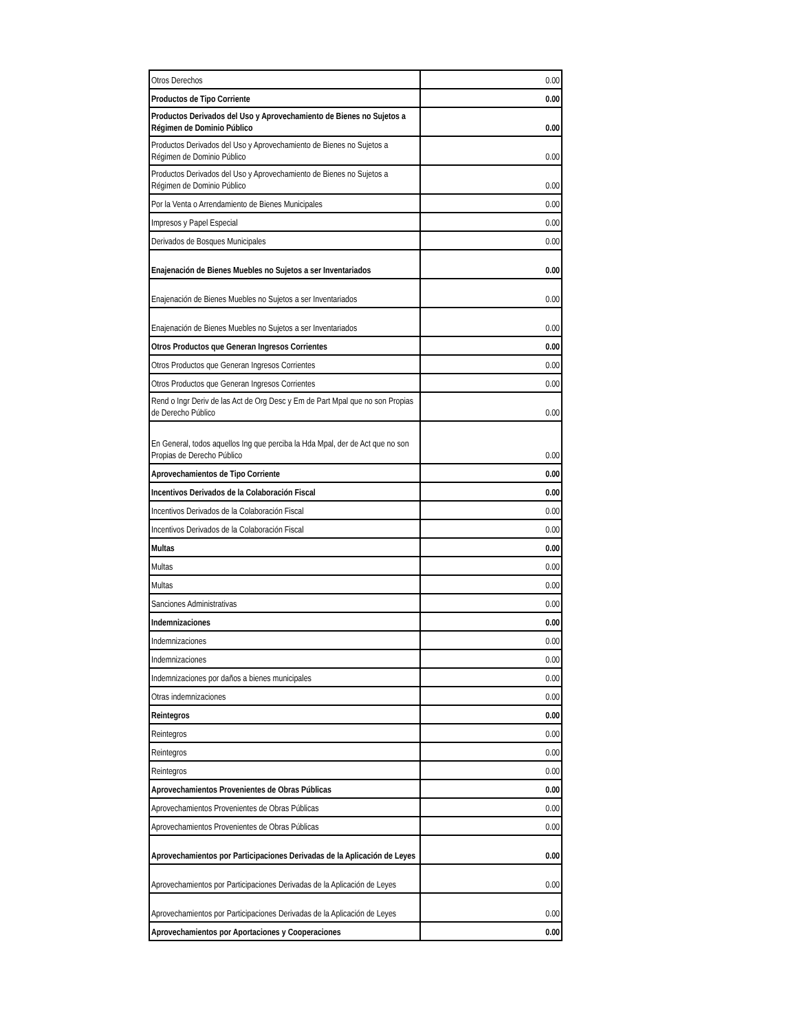| Otros Derechos | 0.00 |
| Productos de Tipo Corriente | 0.00 |
| Productos Derivados del Uso y Aprovechamiento de Bienes no Sujetos a Régimen de Dominio Público | 0.00 |
| Productos Derivados del Uso y Aprovechamiento de Bienes no Sujetos a Régimen de Dominio Público | 0.00 |
| Productos Derivados del Uso y Aprovechamiento de Bienes no Sujetos a Régimen de Dominio Público | 0.00 |
| Por la Venta o Arrendamiento de Bienes Municipales | 0.00 |
| Impresos y Papel Especial | 0.00 |
| Derivados de Bosques Municipales | 0.00 |
| Enajenación de Bienes Muebles no Sujetos a ser Inventariados | 0.00 |
| Enajenación de Bienes Muebles no Sujetos a ser Inventariados | 0.00 |
| Enajenación de Bienes Muebles no Sujetos a ser Inventariados | 0.00 |
| Otros Productos que Generan Ingresos Corrientes | 0.00 |
| Otros Productos que Generan Ingresos Corrientes | 0.00 |
| Otros Productos que Generan Ingresos Corrientes | 0.00 |
| Rend o Ingr Deriv de las Act de Org Desc y Em de Part Mpal que no son Propias de Derecho Público | 0.00 |
| En General, todos aquellos Ing que perciba la Hda Mpal, der de Act que no son Propias de Derecho Público | 0.00 |
| Aprovechamientos de Tipo Corriente | 0.00 |
| Incentivos Derivados de la Colaboración Fiscal | 0.00 |
| Incentivos Derivados de la Colaboración Fiscal | 0.00 |
| Incentivos Derivados de la Colaboración Fiscal | 0.00 |
| Multas | 0.00 |
| Multas | 0.00 |
| Multas | 0.00 |
| Sanciones Administrativas | 0.00 |
| Indemnizaciones | 0.00 |
| Indemnizaciones | 0.00 |
| Indemnizaciones | 0.00 |
| Indemnizaciones por daños a bienes municipales | 0.00 |
| Otras indemnizaciones | 0.00 |
| Reintegros | 0.00 |
| Reintegros | 0.00 |
| Reintegros | 0.00 |
| Reintegros | 0.00 |
| Aprovechamientos Provenientes de Obras Públicas | 0.00 |
| Aprovechamientos Provenientes de Obras Públicas | 0.00 |
| Aprovechamientos Provenientes de Obras Públicas | 0.00 |
| Aprovechamientos por Participaciones Derivadas de la Aplicación de Leyes | 0.00 |
| Aprovechamientos por Participaciones Derivadas de la Aplicación de Leyes | 0.00 |
| Aprovechamientos por Participaciones Derivadas de la Aplicación de Leyes | 0.00 |
| Aprovechamientos por Aportaciones y Cooperaciones | 0.00 |